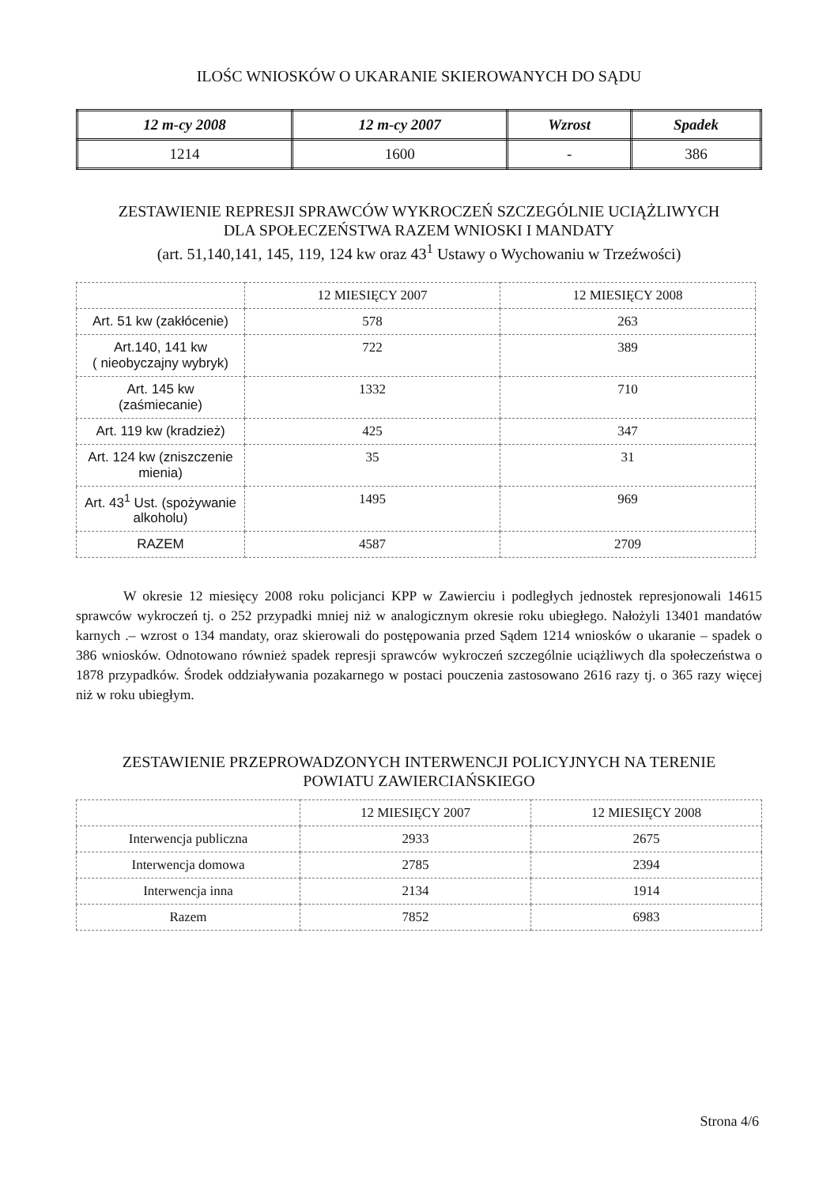ILOŚC WNIOSKÓW O UKARANIE SKIEROWANYCH DO SĄDU
| 12 m-cy 2008 | 12 m-cy 2007 | Wzrost | Spadek |
| --- | --- | --- | --- |
| 1214 | 1600 | - | 386 |
ZESTAWIENIE REPRESJI SPRAWCÓW WYKROCZEŃ SZCZEGÓLNIE UCIĄŻLIWYCH
DLA SPOŁECZEŃSTWA RAZEM WNIOSKI I MANDATY
(art. 51,140,141, 145, 119, 124 kw oraz 43<sup>1</sup> Ustawy o Wychowaniu w Trzeźwości)
| | 12 MIESIĘCY 2007 | 12 MIESIĘCY 2008 |
| --- | --- | --- |
| Art. 51 kw (zakłócenie) | 578 | 263 |
| Art.140, 141 kw ( nieobyczajny wybryk) | 722 | 389 |
| Art. 145 kw (zaśmiecanie) | 1332 | 710 |
| Art. 119 kw (kradzież) | 425 | 347 |
| Art. 124 kw (zniszczenie mienia) | 35 | 31 |
| Art. 43<sup>1</sup> Ust. (spożywanie alkoholu) | 1495 | 969 |
| RAZEM | 4587 | 2709 |
W okresie 12 miesięcy 2008 roku policjanci KPP w Zawierciu i podległych jednostek represjonowali 14615 sprawców wykroczeń tj. o 252 przypadki mniej niż w analogicznym okresie roku ubiegłego. Nałożyli 13401 mandatów karnych .– wzrost o 134 mandaty, oraz skierowali do postępowania przed Sądem 1214 wniosków o ukaranie – spadek o 386 wniosków. Odnotowano również spadek represji sprawców wykroczeń szczególnie uciążliwych dla społeczeństwa o 1878 przypadków. Środek oddziaływania pozakarnego w postaci pouczenia zastosowano 2616 razy tj. o 365 razy więcej niż w roku ubiegłym.
ZESTAWIENIE PRZEPROWADZONYCH INTERWENCJI POLICYJNYCH NA TERENIE
POWIATU ZAWIERCIAŃSKIEGO
| | 12 MIESIĘCY 2007 | 12 MIESIĘCY 2008 |
| --- | --- | --- |
| Interwencja publiczna | 2933 | 2675 |
| Interwencja domowa | 2785 | 2394 |
| Interwencja inna | 2134 | 1914 |
| Razem | 7852 | 6983 |
Strona 4/6